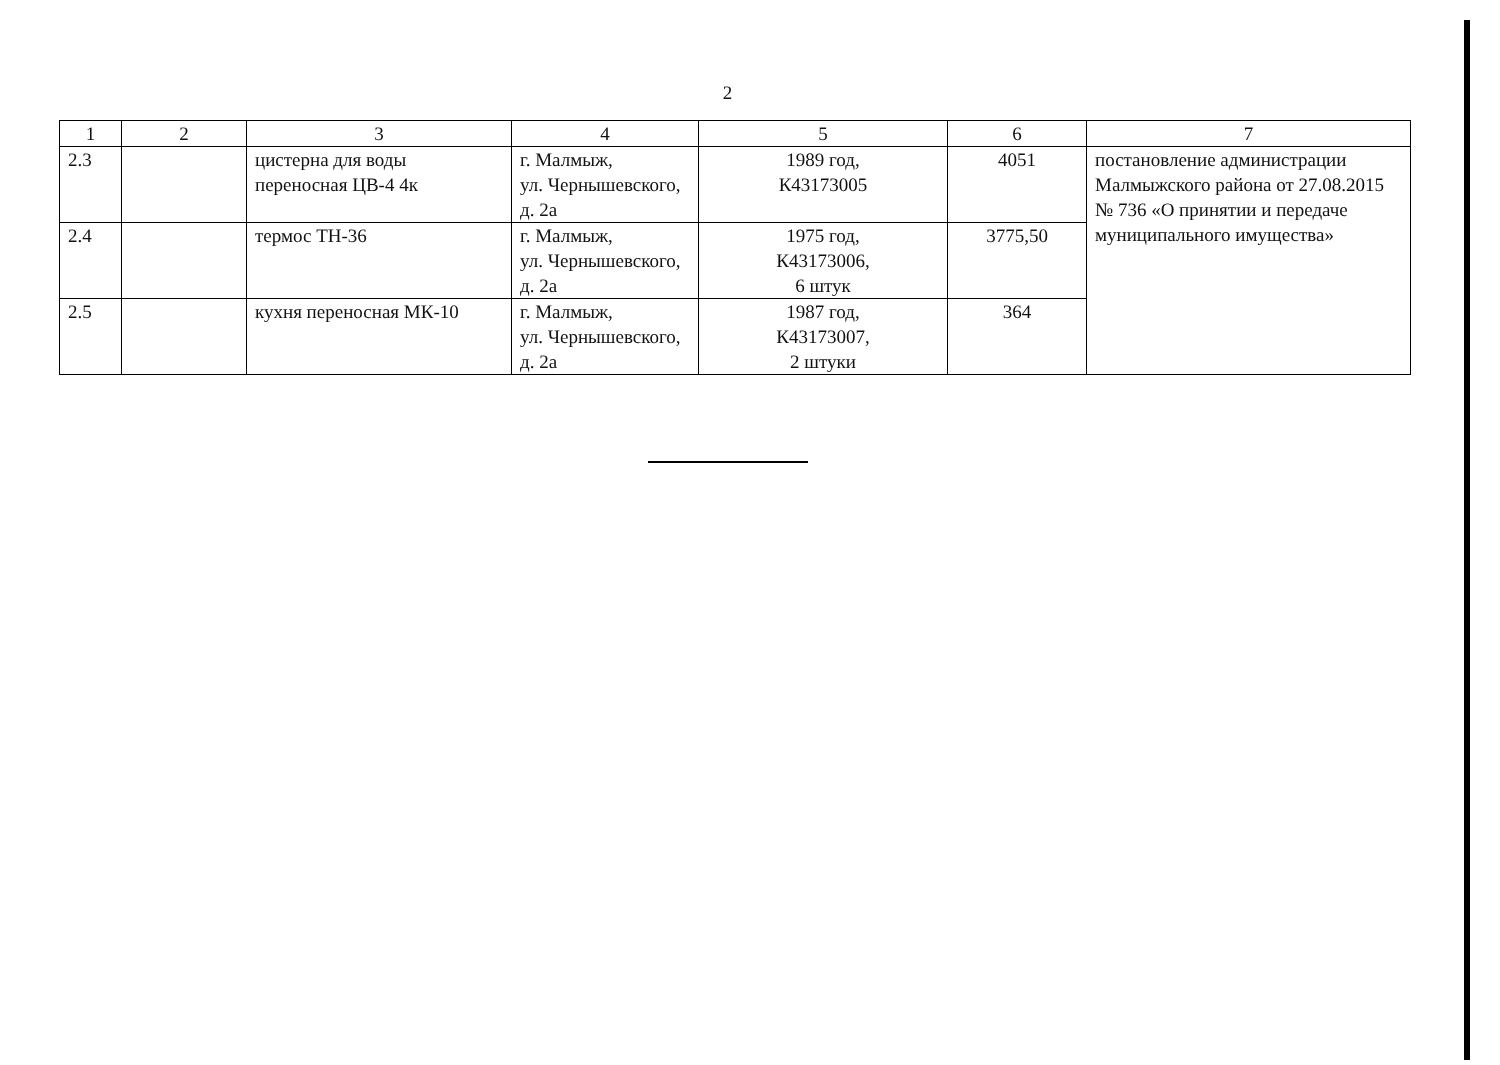2
| 1 | 2 | 3 | 4 | 5 | 6 | 7 |
| 2.3 | | цистерна для воды переносная ЦВ-4 4к | г. Малмыж, ул. Чернышевского, д. 2а | 1989 год, К43173005 | 4051 | постановление администрации Малмыжского района от 27.08.2015 № 736 «О принятии и передаче муниципального имущества» |
| 2.4 | | термос ТН-36 | г. Малмыж, ул. Чернышевского, д. 2а | 1975 год, К43173006, 6 штук | 3775,50 | |
| 2.5 | | кухня переносная МК-10 | г. Малмыж, ул. Чернышевского, д. 2а | 1987 год, К43173007, 2 штуки | 364 | |